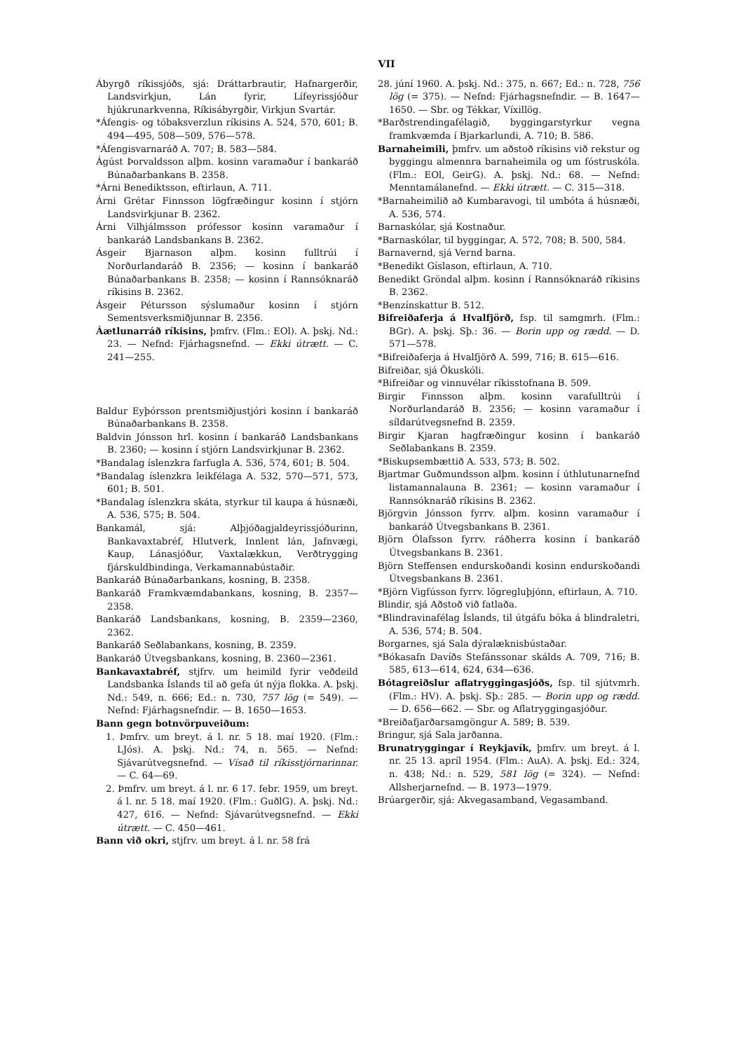VII
Ábyrgð ríkissjóðs, sjá: Dráttarbrautir, Hafnargerðir, Landsvirkjun, Lán fyrir, Lífeyrissjóður hjúkrunarkvenna, Ríkisábyrgðir, Virkjun Svartár.
*Áfengis- og tóbaksverzlun ríkisins A. 524, 570, 601; B. 494—495, 508—509, 576—578.
*Áfengisvarnaráð A. 707; B. 583—584.
Ágúst Þorvaldsson alþm. kosinn varamaður í bankaráð Búnaðarbankans B. 2358.
*Árni Benediktsson, eftirlaun, A. 711.
Árni Grétar Finnsson lögfræðingur kosinn í stjórn Landsvirkjunar B. 2362.
Árni Vilhjálmsson prófessor kosinn varamaður í bankaráð Landsbankans B. 2362.
Ásgeir Bjarnason alþm. kosinn fulltrúi í Norðurlandaráð B. 2356; — kosinn í bankaráð Búnaðarbankans B. 2358; — kosinn í Rannsóknaráð ríkisins B. 2362.
Ásgeir Pétursson sýslumaður kosinn í stjórn Sementsverksmiðjunnar B. 2356.
Áætlunarráð ríkisins, þmfrv. (Flm.: EOl). A. þskj. Nd.: 23. — Nefnd: Fjárhagsnefnd. — Ekki útrætt. — C. 241—255.
Baldur Eyþórsson prentsmiðjustjóri kosinn í bankaráð Búnaðarbankans B. 2358.
Baldvin Jónsson hrl. kosinn í bankaráð Landsbankans B. 2360; — kosinn í stjórn Landsvirkjunar B. 2362.
*Bandalag íslenzkra farfugla A. 536, 574, 601; B. 504.
*Bandalag íslenzkra leikfélaga A. 532, 570—571, 573, 601; B. 501.
*Bandalag íslenzkra skáta, styrkur til kaupa á húsnæði, A. 536, 575; B. 504.
Bankamál, sjá: Alþjóðagjaldeyrissjóðurinn, Bankavaxtabréf, Hlutverk, Innlent lán, Jafnvægi, Kaup, Lánasjóður, Vaxtalækkun, Verðtrygging fjárskuldbindinga, Verkamannabústaðir.
Bankaráð Búnaðarbankans, kosning, B. 2358.
Bankaráð Framkvæmdabankans, kosning, B. 2357—2358.
Bankaráð Landsbankans, kosning, B. 2359—2360, 2362.
Bankaráð Seðlabankans, kosning, B. 2359.
Bankaráð Útvegsbankans, kosning, B. 2360—2361.
Bankavaxtabréf, stjfrv. um heimild fyrir veðdeild Landsbanka Íslands til að gefa út nýja flokka. A. þskj. Nd.: 549, n. 666; Ed.: n. 730, 757 lög (= 549). — Nefnd: Fjárhagsnefndir. — B. 1650—1653.
Bann gegn botnvörpuveiðum:
1. Þmfrv. um breyt. á l. nr. 5 18. maí 1920. (Flm.: LJós). A. þskj. Nd.: 74, n. 565. — Nefnd: Sjávarútvegsnefnd. — Vísað til ríkisstjórnarinnar. — C. 64—69.
2. Þmfrv. um breyt. á l. nr. 6 17. febr. 1959, um breyt. á l. nr. 5 18. maí 1920. (Flm.: GuðlG). A. þskj. Nd.: 427, 616. — Nefnd: Sjávarútvegsnefnd. — Ekki útrætt. — C. 450—461.
Bann við okri, stjfrv. um breyt. á l. nr. 58 frá
28. júní 1960. A. þskj. Nd.: 375, n. 667; Ed.: n. 728, 756 lög (= 375). — Nefnd: Fjárhagsnefndir. — B. 1647—1650. — Sbr. og Tékkar, Víxillög.
*Barðstrendingafélagið, byggingarstyrkur vegna framkvæmda í Bjarkarlundi, A. 710; B. 586.
Barnaheimili, þmfrv. um aðstoð ríkisins við rekstur og byggingu almennra barnaheimila og um fóstruskóla. (Flm.: EOl, GeirG). A. þskj. Nd.: 68. — Nefnd: Menntamálanefnd. — Ekki útrætt. — C. 315—318.
*Barnaheimilið að Kumbaravogi, til umbóta á húsnæði, A. 536, 574.
Barnaskólar, sjá Kostnaður.
*Barnaskólar, til byggingar, A. 572, 708; B. 500, 584.
Barnavernd, sjá Vernd barna.
*Benedikt Gíslason, eftirlaun, A. 710.
Benedikt Gröndal alþm. kosinn í Rannsóknaráð ríkisins B. 2362.
*Benzínskattur B. 512.
Bifreiðaferja á Hvalfjörð, fsp. til samgmrh. (Flm.: BGr). A. þskj. Sþ.: 36. — Borin upp og rædd. — D. 571—578.
*Bifreiðaferja á Hvalfjörð A. 599, 716; B. 615—616.
Bifreiðar, sjá Ökuskóli.
*Bifreiðar og vinnuvélar ríkisstofnana B. 509.
Birgir Finnsson alþm. kosinn varafulltrúi í Norðurlandaráð B. 2356; — kosinn varamaður í síldarútvegsnefnd B. 2359.
Birgir Kjaran hagfræðingur kosinn í bankaráð Seðlabankans B. 2359.
*Biskupsembættið A. 533, 573; B. 502.
Bjartmar Guðmundsson alþm. kosinn í úthlutunarnefnd listamannalauna B. 2361; — kosinn varamaður í Rannsóknaráð ríkisins B. 2362.
Björgvin Jónsson fyrrv. alþm. kosinn varamaður í bankaráð Útvegsbankans B. 2361.
Björn Ólafsson fyrrv. ráðherra kosinn í bankaráð Útvegsbankans B. 2361.
Björn Steffensen endurskoðandi kosinn endurskoðandi Útvegsbankans B. 2361.
*Björn Vigfússon fyrrv. lögregluþjónn, eftirlaun, A. 710.
Blindir, sjá Aðstoð við fatlaða.
*Blindravinafélag Íslands, til útgáfu bóka á blindraletri, A. 536, 574; B. 504.
Borgarnes, sjá Sala dýralæknisbústaðar.
*Bókasafn Davíðs Stefánssonar skálds A. 709, 716; B. 585, 613—614, 624, 634—636.
Bótagreiðslur aflatryggingasjóðs, fsp. til sjútvmrh. (Flm.: HV). A. þskj. Sþ.: 285. — Borin upp og rædd. — D. 656—662. — Sbr. og Aflatryggingasjóður.
*Breiðafjarðarsamgöngur A. 589; B. 539.
Bringur, sjá Sala jarðanna.
Brunatryggingar í Reykjavík, þmfrv. um breyt. á l. nr. 25 13. apríl 1954. (Flm.: AuA). A. þskj. Ed.: 324, n. 438; Nd.: n. 529, 581 lög (= 324). — Nefnd: Allsherjarnefnd. — B. 1973—1979.
Brúargerðir, sjá: Akvegasamband, Vegasamband.